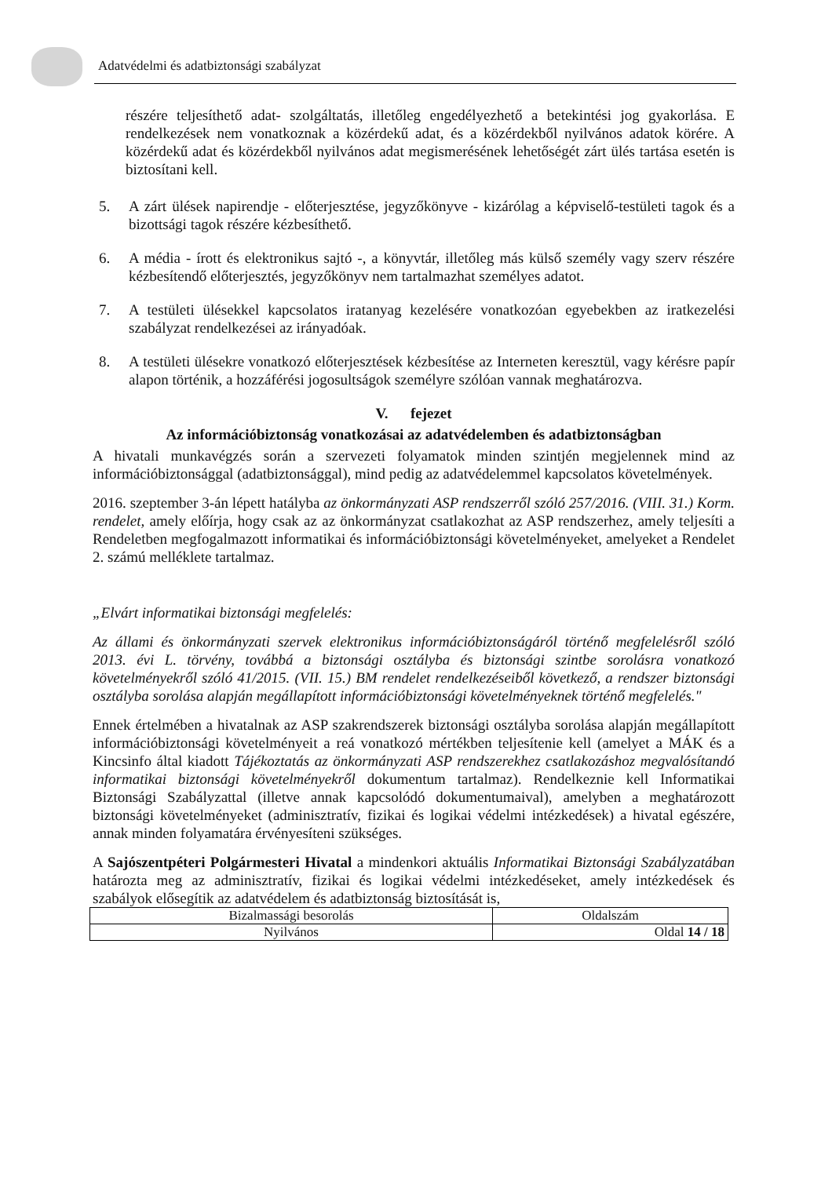Adatvédelmi és adatbiztonsági szabályzat
részére teljesíthető adat- szolgáltatás, illetőleg engedélyezhető a betekintési jog gyakorlása. E rendelkezések nem vonatkoznak a közérdekű adat, és a közérdekből nyilvános adatok körére. A közérdekű adat és közérdekből nyilvános adat megismerésének lehetőségét zárt ülés tartása esetén is biztosítani kell.
5. A zárt ülések napirendje - előterjesztése, jegyzőkönyve - kizárólag a képviselő-testületi tagok és a bizottsági tagok részére kézbesíthető.
6. A média - írott és elektronikus sajtó -, a könyvtár, illetőleg más külső személy vagy szerv részére kézbesítendő előterjesztés, jegyzőkönyv nem tartalmazhat személyes adatot.
7. A testületi ülésekkel kapcsolatos iratanyag kezelésére vonatkozóan egyebekben az iratkezelési szabályzat rendelkezései az irányadóak.
8. A testületi ülésekre vonatkozó előterjesztések kézbesítése az Interneten keresztül, vagy kérésre papír alapon történik, a hozzáférési jogosultságok személyre szólóan vannak meghatározva.
V. fejezet
Az információbiztonság vonatkozásai az adatvédelemben és adatbiztonságban
A hivatali munkavégzés során a szervezeti folyamatok minden szintjén megjelennek mind az információbiztonsággal (adatbiztonsággal), mind pedig az adatvédelemmel kapcsolatos követelmények.
2016. szeptember 3-án lépett hatályba az önkormányzati ASP rendszerről szóló 257/2016. (VIII. 31.) Korm. rendelet, amely előírja, hogy csak az az önkormányzat csatlakozhat az ASP rendszerhez, amely teljesíti a Rendeletben megfogalmazott informatikai és információbiztonsági követelményeket, amelyeket a Rendelet 2. számú melléklete tartalmaz.
„Elvárt informatikai biztonsági megfelelés:
Az állami és önkormányzati szervek elektronikus információbiztonságáról történő megfelelésről szóló 2013. évi L. törvény, továbbá a biztonsági osztályba és biztonsági szintbe sorolásra vonatkozó követelményekről szóló 41/2015. (VII. 15.) BM rendelet rendelkezéseiből következő, a rendszer biztonsági osztályba sorolása alapján megállapított információbiztonsági követelményeknek történő megfelelés."
Ennek értelmében a hivatalnak az ASP szakrendszerek biztonsági osztályba sorolása alapján megállapított információbiztonsági követelményeit a reá vonatkozó mértékben teljesítenie kell (amelyet a MÁK és a Kincsinfo által kiadott Tájékoztatás az önkormányzati ASP rendszerekhez csatlakozáshoz megvalósítandó informatikai biztonsági követelményekről dokumentum tartalmaz). Rendelkeznie kell Informatikai Biztonsági Szabályzattal (illetve annak kapcsolódó dokumentumaival), amelyben a meghatározott biztonsági követelményeket (adminisztratív, fizikai és logikai védelmi intézkedések) a hivatal egészére, annak minden folyamatára érvényesíteni szükséges.
A Sajószentpéteri Polgármesteri Hivatal a mindenkori aktuális Informatikai Biztonsági Szabályzatában határozta meg az adminisztratív, fizikai és logikai védelmi intézkedéseket, amely intézkedések és szabályok elősegítik az adatvédelem és adatbiztonság biztosítását is,
| Bizalmassági besorolás | Oldalszám |
| Nyilvános | Oldal 14 / 18 |